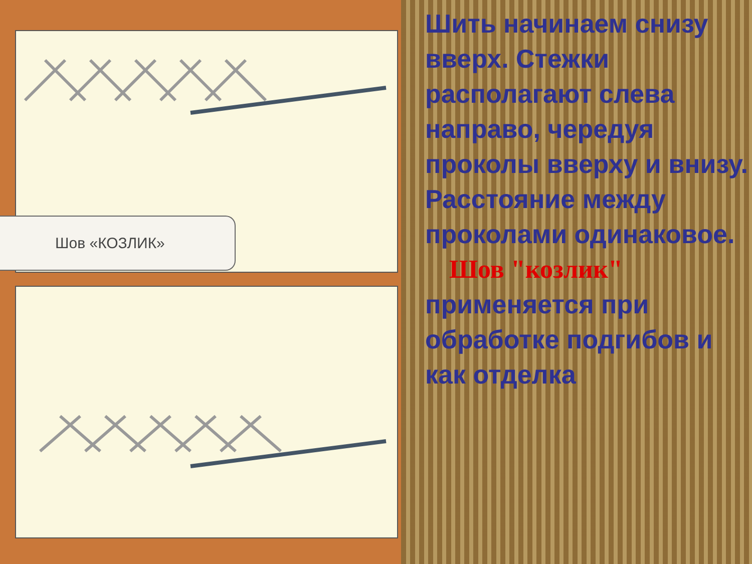Шов «КОЗЛИК»
Шить начинаем снизу вверх. Стежки располагают слева направо, чередуя проколы вверху и внизу. Расстояние между проколами одинаковое.
Шов "козлик"
применяется при обработке подгибов и как отделка